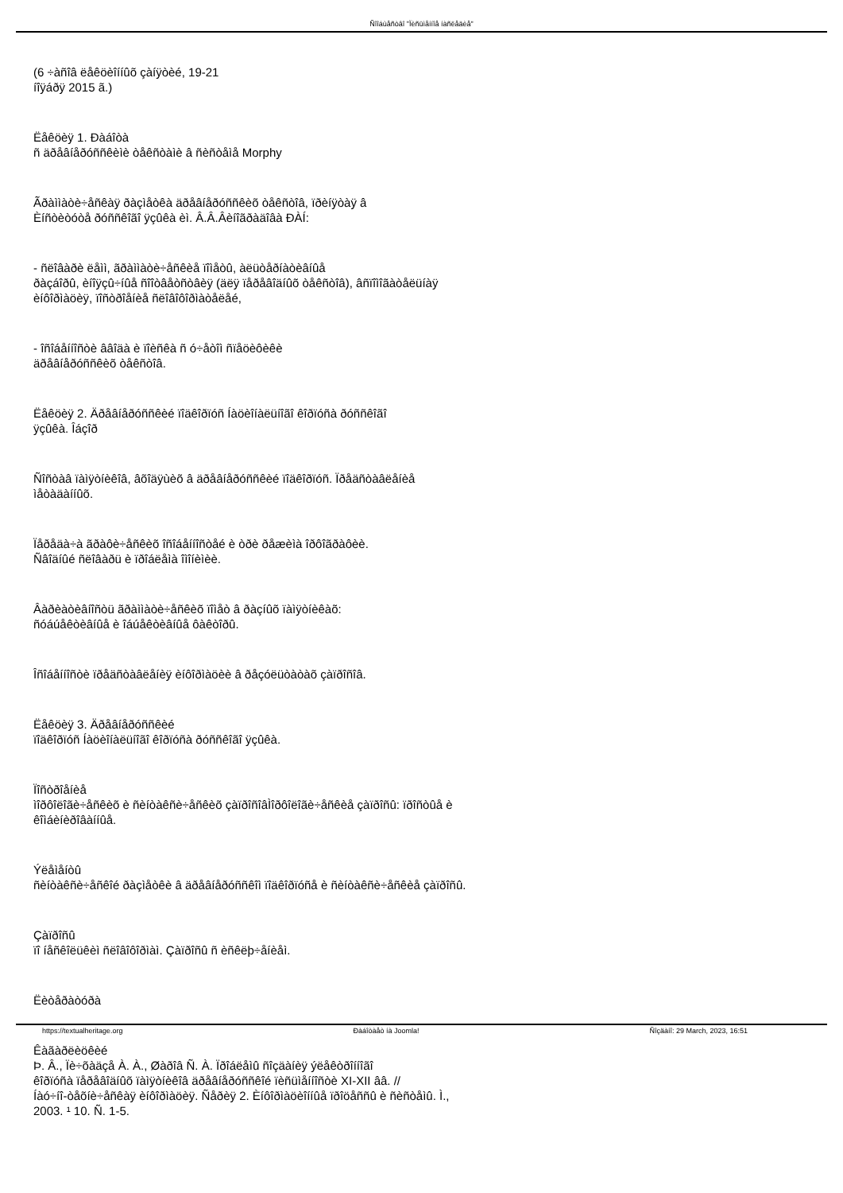Ñîîáùåñòâî "Ïèñüìåííîå íàñëåäèå"
(6 ÷àñîâ ëåêöèîííûõ çàíÿòèé, 19-21
íîÿáðÿ 2015 ã.)
Ëåêöèÿ 1. Ðàáîòà
ñ äðåâíåðóññêèìè òåêñòàìè â ñèñòåìå Morphy
Ãðàììàòè÷åñêàÿ ðàçìåòêà äðåâíåðóññêèõ òåêñòîâ, ïðèíÿòàÿ â
Èíñòèòóòå ðóññêîãî ÿçûêà èì. Â.Â.Âèíîãðàäîâà ÐÀÍ:
- ñëîâàðè ëåìì, ãðàììàòè÷åñêèå ïîìåòû, àëüòåðíàòèâíûå
ðàçáîðû, èíîÿçû÷íûå ñîîòâåòñòâèÿ (äëÿ ïåðåâîäíûõ òåêñòîâ), âñïîìîãàòåëüíàÿ
èíôîðìàöèÿ, ïîñòðîåíèå ñëîâîôîðìàòåëåé,
- îñîáåííîñòè ââîäà è ïîèñêà ñ ó÷åòîì ñïåöèôèêè
äðåâíåðóññêèõ òåêñòîâ.
Ëåêöèÿ 2. Äðåâíåðóññêèé ïîäêîðïóñ Íàöèîíàëüíîãî êîðïóñà ðóññêîãî
ÿçûêà. Îáçîð
Ñîñòàâ ïàìÿòíèêîâ, âõîäÿùèõ â äðåâíåðóññêèé ïîäêîðïóñ. Ïðåäñòàâëåíèå
ìåòàäàííûõ.
Ïåðåäà÷à ãðàôè÷åñêèõ îñîáåííîñòåé è òðè ðåæèìà îðôîãðàôèè.
Ñâîäíûé ñëîâàðü è ïðîáëåìà îìîíèìèè.
Âàðèàòèâíîñòü ãðàììàòè÷åñêèõ ïîìåò â ðàçíûõ ïàìÿòíèêàõ:
ñóáúåêòèâíûå è îáúåêòèâíûå ôàêòîðû.
Îñîáåííîñòè ïðåäñòàâëåíèÿ èíôîðìàöèè â ðåçóëüòàòàõ çàïðîñîâ.
Ëåêöèÿ 3. Äðåâíåðóññêèé
ïîäêîðïóñ Íàöèîíàëüíîãî êîðïóñà ðóññêîãî ÿçûêà.
Ïîñòðîåíèå
ìîðôîëîãè÷åñêèõ è ñèíòàêñè÷åñêèõ çàïðîñîâÌîðôîëîãè÷åñêèå çàïðîñû: ïðîñòûå è
êîìáèíèðîâàííûå.
Ýëåìåíòû
ñèíòàêñè÷åñêîé ðàçìåòêè â äðåâíåðóññêîì ïîäêîðïóñå è ñèíòàêñè÷åñêèå çàïðîñû.
Çàïðîñû
ïî íåñêîëüêèì ñëîâîôîðìàì. Çàïðîñû ñ èñêëþ÷åíèåì.
Ëèòåðàòóðà
Êàãàðëèöêèé
Þ. Â., Ïè÷õàäçå À. À., Øàðîâ Ñ. À. Ïðîáëåìû ñîçäàíèÿ ýëåêòðîííîãî
êîðïóñà ïåðåâîäíûõ ïàìÿòíèêîâ äðåâíåðóññêîé ïèñüìåííîñòè XI-XII ââ. //
Íàó÷íî-òåõíè÷åñêàÿ èíôîðìàöèÿ. Ñåðèÿ 2. Èíôîðìàöèîííûå ïðîöåññû è ñèñòåìû. Ì.,
2003. ¹ 10. Ñ. 1-5.
https://textualheritage.org Ðàáîòàåò íà Joomla! Ñîçäàíî: 29 March, 2023, 16:51